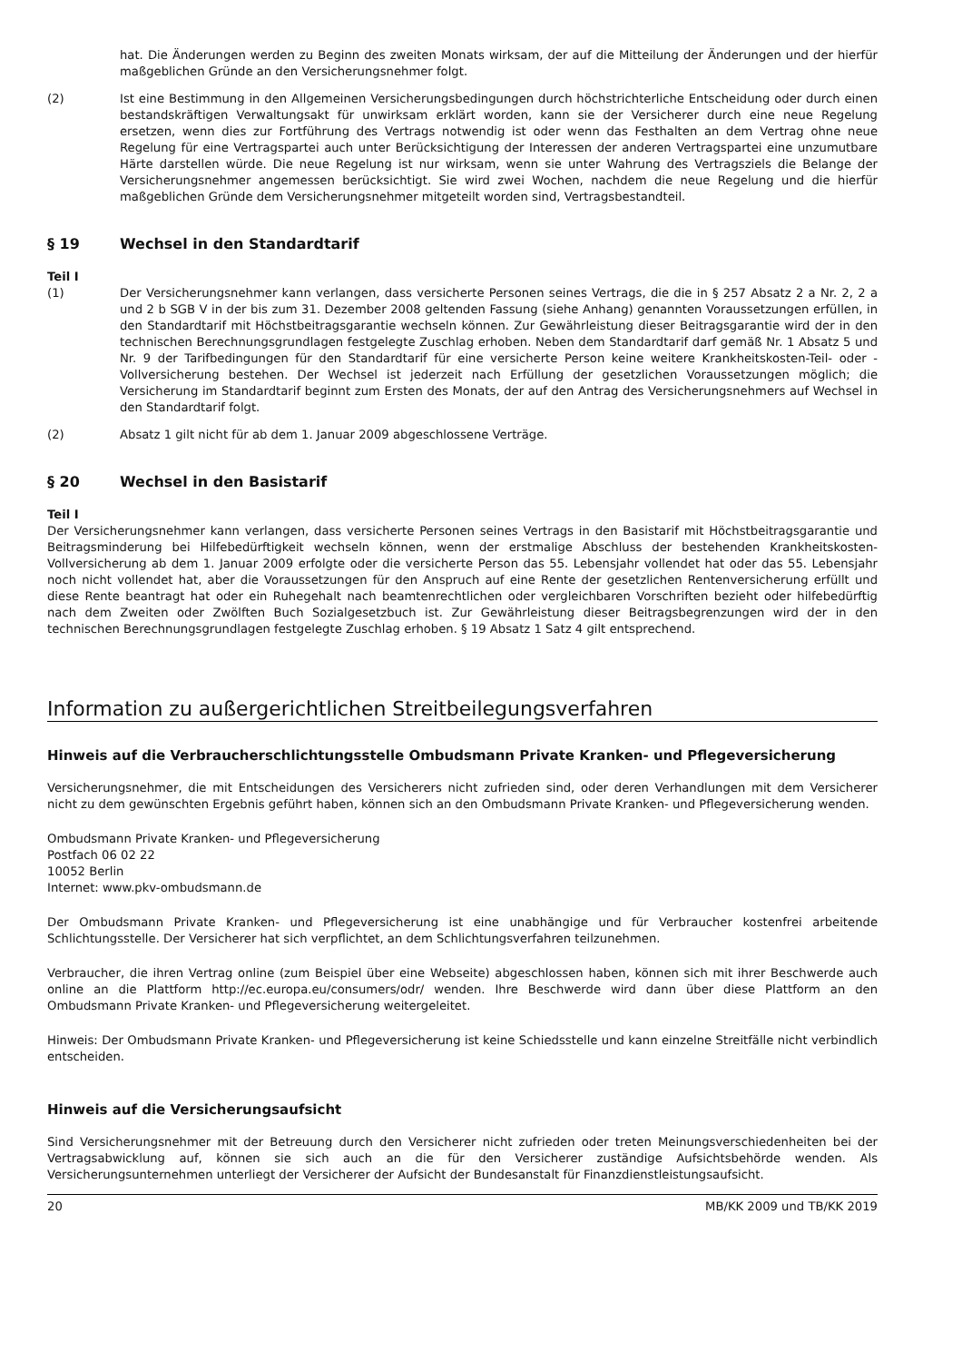hat. Die Änderungen werden zu Beginn des zweiten Monats wirksam, der auf die Mitteilung der Änderungen und der hierfür maßgeblichen Gründe an den Versicherungsnehmer folgt.
(2) Ist eine Bestimmung in den Allgemeinen Versicherungsbedingungen durch höchstrichterliche Entscheidung oder durch einen bestandskräftigen Verwaltungsakt für unwirksam erklärt worden, kann sie der Versicherer durch eine neue Regelung ersetzen, wenn dies zur Fortführung des Vertrags notwendig ist oder wenn das Festhalten an dem Vertrag ohne neue Regelung für eine Vertragspartei auch unter Berücksichtigung der Interessen der anderen Vertragspartei eine unzumutbare Härte darstellen würde. Die neue Regelung ist nur wirksam, wenn sie unter Wahrung des Vertragsziels die Belange der Versicherungsnehmer angemessen berücksichtigt. Sie wird zwei Wochen, nachdem die neue Regelung und die hierfür maßgeblichen Gründe dem Versicherungsnehmer mitgeteilt worden sind, Vertragsbestandteil.
§ 19 Wechsel in den Standardtarif
Teil I
(1) Der Versicherungsnehmer kann verlangen, dass versicherte Personen seines Vertrags, die die in § 257 Absatz 2 a Nr. 2, 2 a und 2 b SGB V in der bis zum 31. Dezember 2008 geltenden Fassung (siehe Anhang) genannten Voraussetzungen erfüllen, in den Standardtarif mit Höchstbeitragsgarantie wechseln können. Zur Gewährleistung dieser Beitragsgarantie wird der in den technischen Berechnungsgrundlagen festgelegte Zuschlag erhoben. Neben dem Standardtarif darf gemäß Nr. 1 Absatz 5 und Nr. 9 der Tarifbedingungen für den Standardtarif für eine versicherte Person keine weitere Krankheitskosten-Teil- oder -Vollversicherung bestehen. Der Wechsel ist jederzeit nach Erfüllung der gesetzlichen Voraussetzungen möglich; die Versicherung im Standardtarif beginnt zum Ersten des Monats, der auf den Antrag des Versicherungsnehmers auf Wechsel in den Standardtarif folgt.
(2) Absatz 1 gilt nicht für ab dem 1. Januar 2009 abgeschlossene Verträge.
§ 20 Wechsel in den Basistarif
Teil I
Der Versicherungsnehmer kann verlangen, dass versicherte Personen seines Vertrags in den Basistarif mit Höchstbeitragsgarantie und Beitragsminderung bei Hilfebedürftigkeit wechseln können, wenn der erstmalige Abschluss der bestehenden Krankheitskosten-Vollversicherung ab dem 1. Januar 2009 erfolgte oder die versicherte Person das 55. Lebensjahr vollendet hat oder das 55. Lebensjahr noch nicht vollendet hat, aber die Voraussetzungen für den Anspruch auf eine Rente der gesetzlichen Rentenversicherung erfüllt und diese Rente beantragt hat oder ein Ruhegehalt nach beamtenrechtlichen oder vergleichbaren Vorschriften bezieht oder hilfebedürftig nach dem Zweiten oder Zwölften Buch Sozialgesetzbuch ist. Zur Gewährleistung dieser Beitragsbegrenzungen wird der in den technischen Berechnungsgrundlagen festgelegte Zuschlag erhoben. § 19 Absatz 1 Satz 4 gilt entsprechend.
Information zu außergerichtlichen Streitbeilegungsverfahren
Hinweis auf die Verbraucherschlichtungsstelle Ombudsmann Private Kranken- und Pflegeversicherung
Versicherungsnehmer, die mit Entscheidungen des Versicherers nicht zufrieden sind, oder deren Verhandlungen mit dem Versicherer nicht zu dem gewünschten Ergebnis geführt haben, können sich an den Ombudsmann Private Kranken- und Pflegeversicherung wenden.
Ombudsmann Private Kranken- und Pflegeversicherung
Postfach 06 02 22
10052 Berlin
Internet: www.pkv-ombudsmann.de
Der Ombudsmann Private Kranken- und Pflegeversicherung ist eine unabhängige und für Verbraucher kostenfrei arbeitende Schlichtungsstelle. Der Versicherer hat sich verpflichtet, an dem Schlichtungsverfahren teilzunehmen.
Verbraucher, die ihren Vertrag online (zum Beispiel über eine Webseite) abgeschlossen haben, können sich mit ihrer Beschwerde auch online an die Plattform http://ec.europa.eu/consumers/odr/ wenden. Ihre Beschwerde wird dann über diese Plattform an den Ombudsmann Private Kranken- und Pflegeversicherung weitergeleitet.
Hinweis: Der Ombudsmann Private Kranken- und Pflegeversicherung ist keine Schiedsstelle und kann einzelne Streitfälle nicht verbindlich entscheiden.
Hinweis auf die Versicherungsaufsicht
Sind Versicherungsnehmer mit der Betreuung durch den Versicherer nicht zufrieden oder treten Meinungsverschiedenheiten bei der Vertragsabwicklung auf, können sie sich auch an die für den Versicherer zuständige Aufsichtsbehörde wenden. Als Versicherungsunternehmen unterliegt der Versicherer der Aufsicht der Bundesanstalt für Finanzdienstleistungsaufsicht.
20 MB/KK 2009 und TB/KK 2019